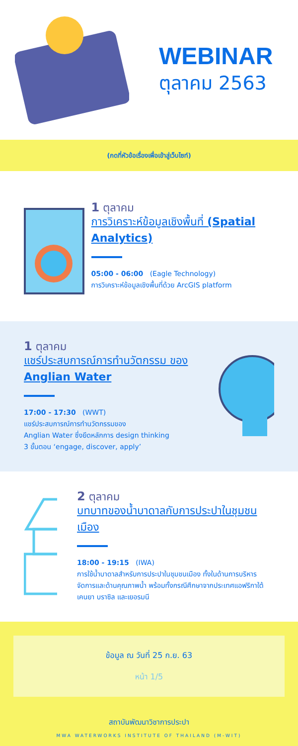WEBINAR
ตุลาคม 2563
(กดที่หัวข้อเรื่องเพื่อเข้าสู่เว็บไซท์)
1 ตุลาคม
การวิเคราะห์ข้อมูลเชิงพื้นที่ (Spatial Analytics)
05:00 - 06:00 (Eagle Technology)
การวิเคราะห์ข้อมูลเชิงพื้นที่ด้วย ArcGIS platform
1 ตุลาคม
แชร์ประสบการณ์การทำนวัตกรรม ของ Anglian Water
17:00 - 17:30 (WWT)
แชร์ประสบการณ์การทำนวัตกรรมของ
Anglian Water ซึ่งยึดหลักการ design thinking
3 ขั้นตอน ‘engage, discover, apply’
2 ตุลาคม
บทบาทของน้ำบาดาลกับการประปาในชุมชนเมือง
18:00 - 19:15 (IWA)
การใช้น้ำบาดาลสำหรับการประปาในชุมชนเมือง ทั้งในด้านการบริหารจัดการและด้านคุณภาพน้ำ พร้อมทั้งกรณีศึกษาจากประเทศแอฟริกาใต้ เคนยา บราซิล และเยอรมนี
ข้อมูล ณ วันที่ 25 ก.ย. 63
หน้า 1/5
สถาบันพัฒนาวิชาการประปา
MWA WATERWORKS INSTITUTE OF THAILAND (M-WIT)